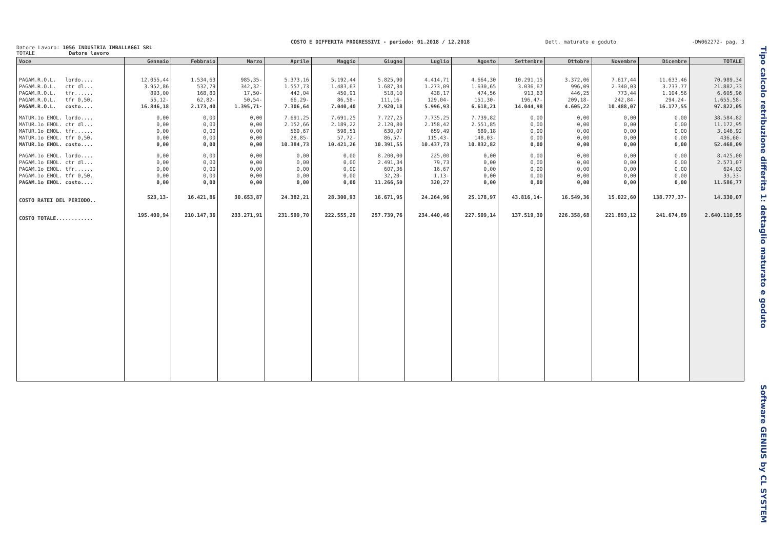COSTO E DIFFERITA PROGRESSIVI - periodo: 01.2018 / 12.2018 Dett. maturato e goduto -DW062272- pag. 3
Datore Lavoro: 1056 INDUSTRIA IMBALLAGGI SRL
TOTALE Datore lavoro
| Voce | Gennaio | Febbraio | Marzo | Aprile | Maggio | Giugno | Luglio | Agosto | Settembre | Ottobre | Novembre | Dicembre | TOTALE |
| --- | --- | --- | --- | --- | --- | --- | --- | --- | --- | --- | --- | --- | --- |
| PAGAM.R.O.L. lordo.... | 12.055,44 | 1.534,63 | 985,35- | 5.373,16 | 5.192,44 | 5.825,90 | 4.414,71 | 4.664,30 | 10.291,15 | 3.372,06 | 7.617,44 | 11.633,46 | 70.989,34 |
| PAGAM.R.O.L. ctr dl... | 3.952,86 | 532,79 | 342,32- | 1.557,73 | 1.483,63 | 1.687,34 | 1.273,09 | 1.630,65 | 3.036,67 | 996,09 | 2.340,03 | 3.733,77 | 21.882,33 |
| PAGAM.R.O.L. tfr...... | 893,00 | 168,80 | 17,50- | 442,04 | 450,91 | 518,10 | 438,17 | 474,56 | 913,63 | 446,25 | 773,44 | 1.104,56 | 6.605,96 |
| PAGAM.R.O.L. tfr 0,50. | 55,12- | 62,82- | 50,54- | 66,29- | 86,58- | 111,16- | 129,04- | 151,30- | 196,47- | 209,18- | 242,84- | 294,24- | 1.655,58- |
| PAGAM.R.O.L. costo.... | 16.846,18 | 2.173,40 | 1.395,71- | 7.306,64 | 7.040,40 | 7.920,18 | 5.996,93 | 6.618,21 | 14.044,98 | 4.605,22 | 10.488,07 | 16.177,55 | 97.822,05 |
| MATUR.1o EMOL. lordo.... | 0,00 | 0,00 | 0,00 | 7.691,25 | 7.691,25 | 7.727,25 | 7.735,25 | 7.739,82 | 0,00 | 0,00 | 0,00 | 0,00 | 38.584,82 |
| MATUR.1o EMOL. ctr dl... | 0,00 | 0,00 | 0,00 | 2.152,66 | 2.189,22 | 2.120,80 | 2.158,42 | 2.551,85 | 0,00 | 0,00 | 0,00 | 0,00 | 11.172,95 |
| MATUR.1o EMOL. tfr...... | 0,00 | 0,00 | 0,00 | 569,67 | 598,51 | 630,07 | 659,49 | 689,18 | 0,00 | 0,00 | 0,00 | 0,00 | 3.146,92 |
| MATUR.1o EMOL. tfr 0,50. | 0,00 | 0,00 | 0,00 | 28,85- | 57,72- | 86,57- | 115,43- | 148,03- | 0,00 | 0,00 | 0,00 | 0,00 | 436,60- |
| MATUR.1o EMOL. costo.... | 0,00 | 0,00 | 0,00 | 10.384,73 | 10.421,26 | 10.391,55 | 10.437,73 | 10.832,82 | 0,00 | 0,00 | 0,00 | 0,00 | 52.468,09 |
| PAGAM.1o EMOL. lordo.... | 0,00 | 0,00 | 0,00 | 0,00 | 0,00 | 8.200,00 | 225,00 | 0,00 | 0,00 | 0,00 | 0,00 | 0,00 | 8.425,00 |
| PAGAM.1o EMOL. ctr dl... | 0,00 | 0,00 | 0,00 | 0,00 | 0,00 | 2.491,34 | 79,73 | 0,00 | 0,00 | 0,00 | 0,00 | 0,00 | 2.571,07 |
| PAGAM.1o EMOL. tfr...... | 0,00 | 0,00 | 0,00 | 0,00 | 0,00 | 607,36 | 16,67 | 0,00 | 0,00 | 0,00 | 0,00 | 0,00 | 624,03 |
| PAGAM.1o EMOL. tfr 0,50. | 0,00 | 0,00 | 0,00 | 0,00 | 0,00 | 32,20- | 1,13- | 0,00 | 0,00 | 0,00 | 0,00 | 0,00 | 33,33- |
| PAGAM.1o EMOL. costo.... | 0,00 | 0,00 | 0,00 | 0,00 | 0,00 | 11.266,50 | 320,27 | 0,00 | 0,00 | 0,00 | 0,00 | 0,00 | 11.586,77 |
| COSTO RATEI DEL PERIODO.. | 523,13- | 16.421,86 | 30.653,87 | 24.382,21 | 28.300,93 | 16.671,95 | 24.264,96 | 25.178,97 | 43.816,14- | 16.549,36 | 15.022,60 | 138.777,37- | 14.330,07 |
| COSTO TOTALE............ | 195.400,94 | 210.147,36 | 233.271,91 | 231.599,70 | 222.555,29 | 257.739,76 | 234.440,46 | 227.509,14 | 137.519,30 | 226.358,68 | 221.893,12 | 241.674,89 | 2.640.110,55 |
Tipo calcolo retribuzione differita 1: dettaglio maturato e goduto Software GENIUS by CL SYSTEM